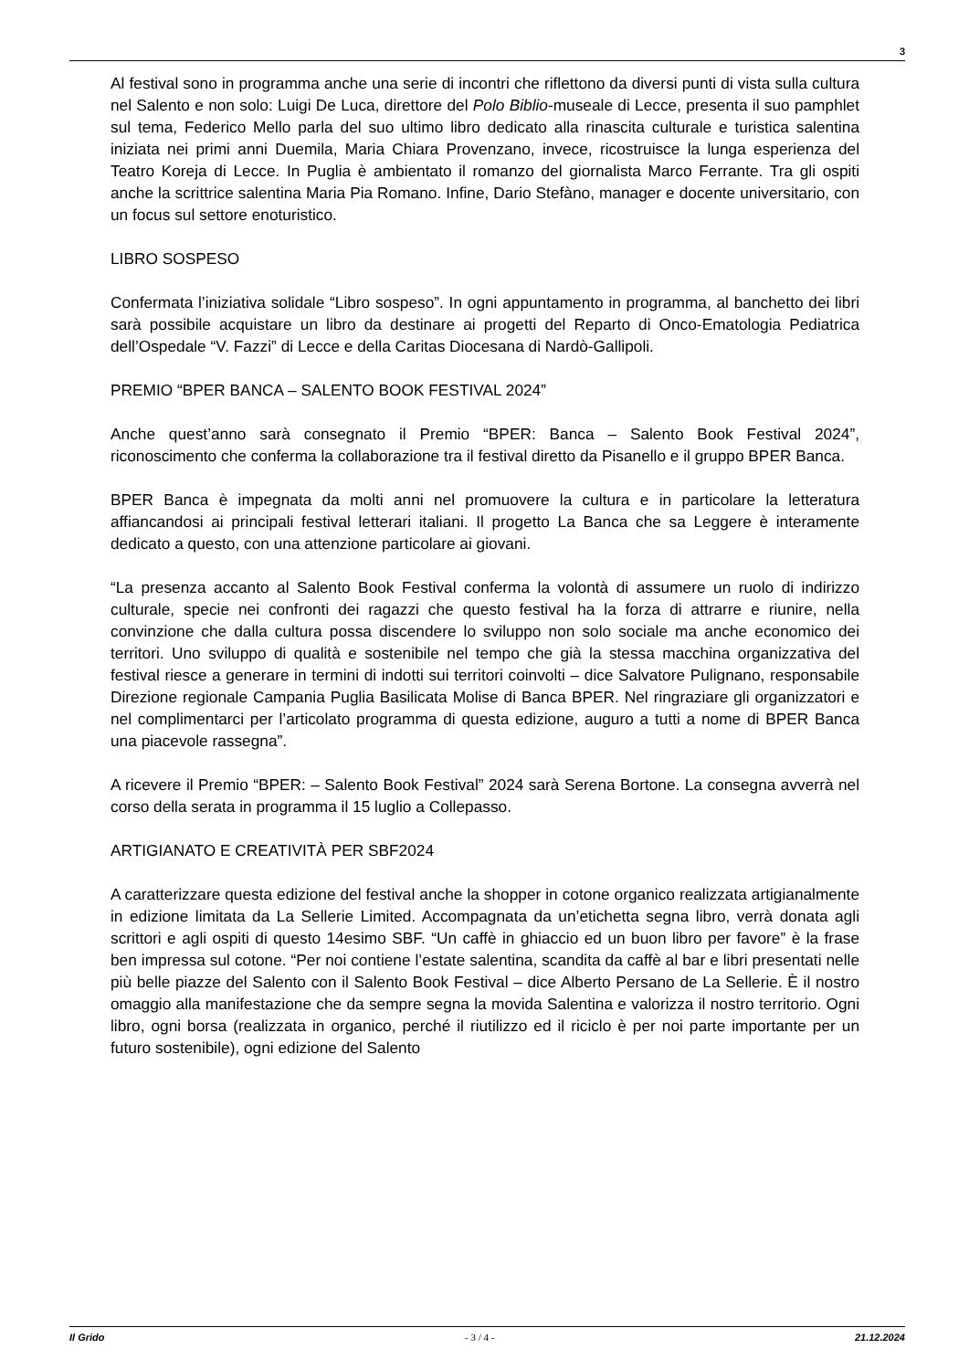3
Al festival sono in programma anche una serie di incontri che riflettono da diversi punti di vista sulla cultura nel Salento e non solo: Luigi De Luca, direttore del Polo Biblio-museale di Lecce, presenta il suo pamphlet sul tema, Federico Mello parla del suo ultimo libro dedicato alla rinascita culturale e turistica salentina iniziata nei primi anni Duemila, Maria Chiara Provenzano, invece, ricostruisce la lunga esperienza del Teatro Koreja di Lecce. In Puglia è ambientato il romanzo del giornalista Marco Ferrante. Tra gli ospiti anche la scrittrice salentina Maria Pia Romano. Infine, Dario Stefàno, manager e docente universitario, con un focus sul settore enoturistico.
LIBRO SOSPESO
Confermata l’iniziativa solidale “Libro sospeso”. In ogni appuntamento in programma, al banchetto dei libri sarà possibile acquistare un libro da destinare ai progetti del Reparto di Onco-Ematologia Pediatrica dell’Ospedale “V. Fazzi” di Lecce e della Caritas Diocesana di Nardò-Gallipoli.
PREMIO “BPER BANCA – SALENTO BOOK FESTIVAL 2024”
Anche quest’anno sarà consegnato il Premio “BPER: Banca – Salento Book Festival 2024”, riconoscimento che conferma la collaborazione tra il festival diretto da Pisanello e il gruppo BPER Banca.
BPER Banca è impegnata da molti anni nel promuovere la cultura e in particolare la letteratura affiancandosi ai principali festival letterari italiani. Il progetto La Banca che sa Leggere è interamente dedicato a questo, con una attenzione particolare ai giovani.
“La presenza accanto al Salento Book Festival conferma la volontà di assumere un ruolo di indirizzo culturale, specie nei confronti dei ragazzi che questo festival ha la forza di attrarre e riunire, nella convinzione che dalla cultura possa discendere lo sviluppo non solo sociale ma anche economico dei territori. Uno sviluppo di qualità e sostenibile nel tempo che già la stessa macchina organizzativa del festival riesce a generare in termini di indotti sui territori coinvolti – dice Salvatore Pulignano, responsabile Direzione regionale Campania Puglia Basilicata Molise di Banca BPER. Nel ringraziare gli organizzatori e nel complimentarci per l’articolato programma di questa edizione, auguro a tutti a nome di BPER Banca una piacevole rassegna”.
A ricevere il Premio “BPER: – Salento Book Festival” 2024 sarà Serena Bortone. La consegna avverrà nel corso della serata in programma il 15 luglio a Collepasso.
ARTIGIANATO E CREATIVITÀ PER SBF2024
A caratterizzare questa edizione del festival anche la shopper in cotone organico realizzata artigianalmente in edizione limitata da La Sellerie Limited. Accompagnata da un’etichetta segna libro, verrà donata agli scrittori e agli ospiti di questo 14esimo SBF. “Un caffè in ghiaccio ed un buon libro per favore” è la frase ben impressa sul cotone. “Per noi contiene l’estate salentina, scandita da caffè al bar e libri presentati nelle più belle piazze del Salento con il Salento Book Festival – dice Alberto Persano de La Sellerie. È il nostro omaggio alla manifestazione che da sempre segna la movida Salentina e valorizza il nostro territorio. Ogni libro, ogni borsa (realizzata in organico, perché il riutilizzo ed il riciclo è per noi parte importante per un futuro sostenibile), ogni edizione del Salento
Il Grido - 3 / 4 - 21.12.2024